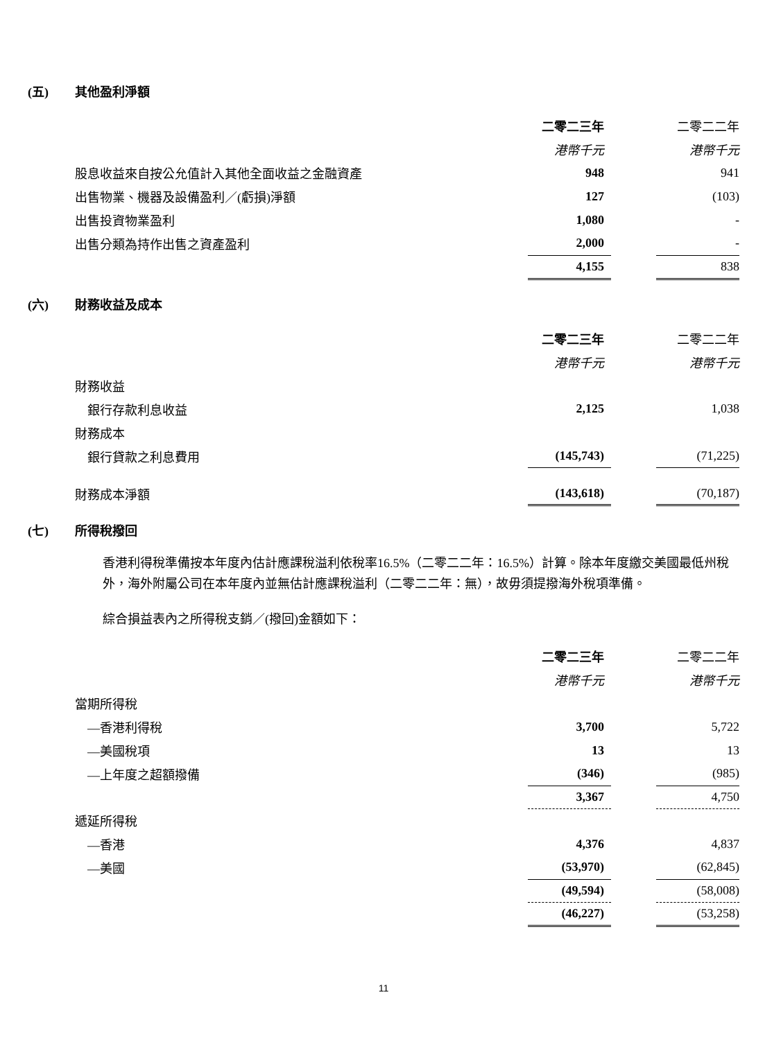(五) 其他盈利淨額
| | 二零二三年 | | 二零二二年 |
| | 港幣千元 | | 港幣千元 |
| 股息收益來自按公允值計入其他全面收益之金融資產 | 948 | | 941 |
| 出售物業、機器及設備盈利／(虧損)淨額 | 127 | | (103) |
| 出售投資物業盈利 | 1,080 | | - |
| 出售分類為持作出售之資產盈利 | 2,000 | | - |
| | 4,155 | | 838 |
(六) 財務收益及成本
| | 二零二三年 | | 二零二二年 |
| | 港幣千元 | | 港幣千元 |
| 財務收益 | | | |
| 銀行存款利息收益 | 2,125 | | 1,038 |
| 財務成本 | | | |
| 銀行貸款之利息費用 | (145,743) | | (71,225) |
| 財務成本淨額 | (143,618) | | (70,187) |
(七) 所得稅撥回
香港利得稅準備按本年度內估計應課稅溢利依稅率16.5%（二零二二年：16.5%）計算。除本年度繳交美國最低州稅外，海外附屬公司在本年度內並無估計應課稅溢利（二零二二年：無），故毋須提撥海外稅項準備。
綜合損益表內之所得稅支銷／(撥回)金額如下：
| | 二零二三年 | | 二零二二年 |
| | 港幣千元 | | 港幣千元 |
| 當期所得稅 | | | |
| —香港利得稅 | 3,700 | | 5,722 |
| —美國稅項 | 13 | | 13 |
| —上年度之超額撥備 | (346) | | (985) |
| | 3,367 | | 4,750 |
| 遞延所得稅 | | | |
| —香港 | 4,376 | | 4,837 |
| —美國 | (53,970) | | (62,845) |
| | (49,594) | | (58,008) |
| | (46,227) | | (53,258) |
11